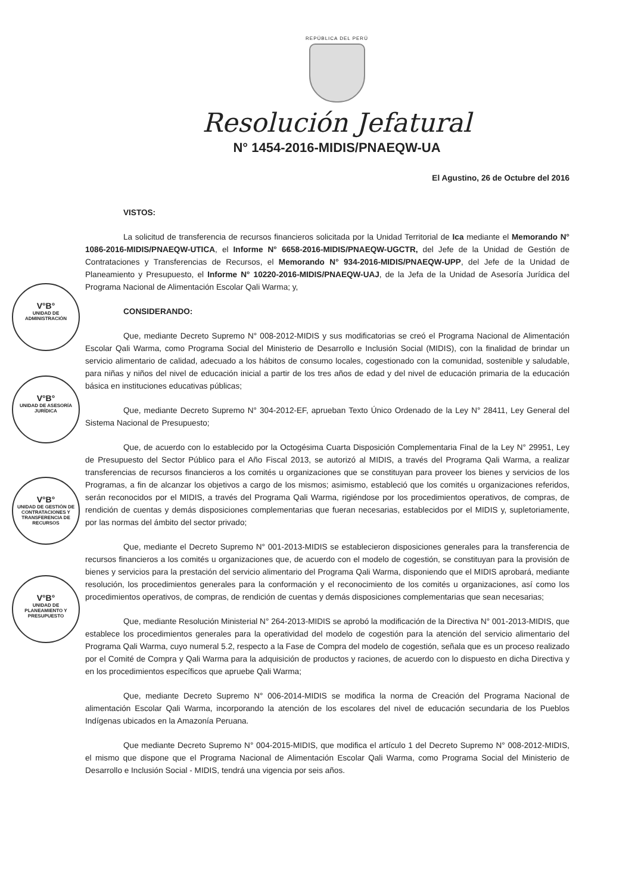REPÚBLICA DEL PERÚ
Resolución Jefatural
N° 1454-2016-MIDIS/PNAEQW-UA
El Agustino, 26 de Octubre del 2016
VISTOS:
La solicitud de transferencia de recursos financieros solicitada por la Unidad Territorial de Ica mediante el Memorando N° 1086-2016-MIDIS/PNAEQW-UTICA, el Informe N° 6658-2016-MIDIS/PNAEQW-UGCTR, del Jefe de la Unidad de Gestión de Contrataciones y Transferencias de Recursos, el Memorando N° 934-2016-MIDIS/PNAEQW-UPP, del Jefe de la Unidad de Planeamiento y Presupuesto, el Informe N° 10220-2016-MIDIS/PNAEQW-UAJ, de la Jefa de la Unidad de Asesoría Jurídica del Programa Nacional de Alimentación Escolar Qali Warma; y,
CONSIDERANDO:
Que, mediante Decreto Supremo N° 008-2012-MIDIS y sus modificatorias se creó el Programa Nacional de Alimentación Escolar Qali Warma, como Programa Social del Ministerio de Desarrollo e Inclusión Social (MIDIS), con la finalidad de brindar un servicio alimentario de calidad, adecuado a los hábitos de consumo locales, cogestionado con la comunidad, sostenible y saludable, para niñas y niños del nivel de educación inicial a partir de los tres años de edad y del nivel de educación primaria de la educación básica en instituciones educativas públicas;
Que, mediante Decreto Supremo N° 304-2012-EF, aprueban Texto Único Ordenado de la Ley N° 28411, Ley General del Sistema Nacional de Presupuesto;
Que, de acuerdo con lo establecido por la Octogésima Cuarta Disposición Complementaria Final de la Ley N° 29951, Ley de Presupuesto del Sector Público para el Año Fiscal 2013, se autorizó al MIDIS, a través del Programa Qali Warma, a realizar transferencias de recursos financieros a los comités u organizaciones que se constituyan para proveer los bienes y servicios de los Programas, a fin de alcanzar los objetivos a cargo de los mismos; asimismo, estableció que los comités u organizaciones referidos, serán reconocidos por el MIDIS, a través del Programa Qali Warma, rigiéndose por los procedimientos operativos, de compras, de rendición de cuentas y demás disposiciones complementarias que fueran necesarias, establecidos por el MIDIS y, supletoriamente, por las normas del ámbito del sector privado;
Que, mediante el Decreto Supremo N° 001-2013-MIDIS se establecieron disposiciones generales para la transferencia de recursos financieros a los comités u organizaciones que, de acuerdo con el modelo de cogestión, se constituyan para la provisión de bienes y servicios para la prestación del servicio alimentario del Programa Qali Warma, disponiendo que el MIDIS aprobará, mediante resolución, los procedimientos generales para la conformación y el reconocimiento de los comités u organizaciones, así como los procedimientos operativos, de compras, de rendición de cuentas y demás disposiciones complementarias que sean necesarias;
Que, mediante Resolución Ministerial N° 264-2013-MIDIS se aprobó la modificación de la Directiva N° 001-2013-MIDIS, que establece los procedimientos generales para la operatividad del modelo de cogestión para la atención del servicio alimentario del Programa Qali Warma, cuyo numeral 5.2, respecto a la Fase de Compra del modelo de cogestión, señala que es un proceso realizado por el Comité de Compra y Qali Warma para la adquisición de productos y raciones, de acuerdo con lo dispuesto en dicha Directiva y en los procedimientos específicos que apruebe Qali Warma;
Que, mediante Decreto Supremo N° 006-2014-MIDIS se modifica la norma de Creación del Programa Nacional de alimentación Escolar Qali Warma, incorporando la atención de los escolares del nivel de educación secundaria de los Pueblos Indígenas ubicados en la Amazonía Peruana.
Que mediante Decreto Supremo N° 004-2015-MIDIS, que modifica el artículo 1 del Decreto Supremo N° 008-2012-MIDIS, el mismo que dispone que el Programa Nacional de Alimentación Escolar Qali Warma, como Programa Social del Ministerio de Desarrollo e Inclusión Social - MIDIS, tendrá una vigencia por seis años.
V°B°
UNIDAD DE ADMINISTRACIÓN
V°B°
UNIDAD DE ASESORÍA JURÍDICA
V°B°
UNIDAD DE GESTIÓN DE CONTRATACIONES Y TRANSFERENCIA DE RECURSOS
V°B°
UNIDAD DE PLANEAMIENTO Y PRESUPUESTO